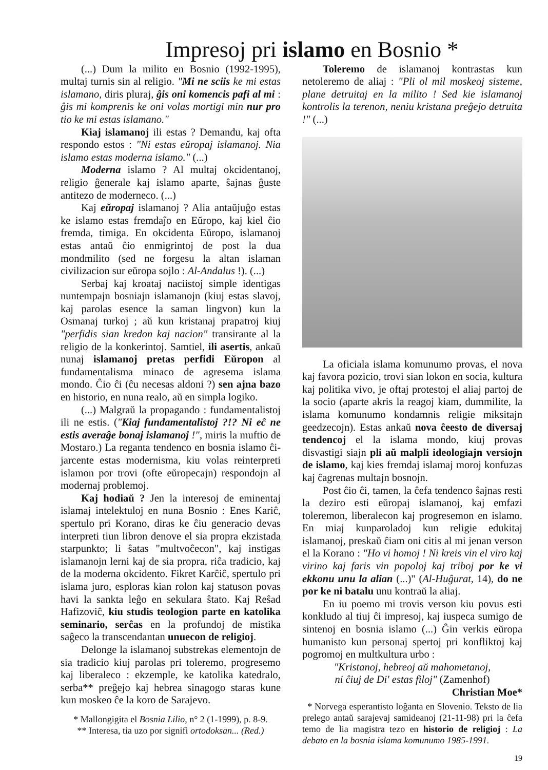Impresoj pri islamo en Bosnio *
(...) Dum la milito en Bosnio (1992-1995), multaj turnis sin al religio. "Mi ne sciis ke mi estas islamano, diris pluraj, ĝis oni komencis pafi al mi : ĝis mi komprenis ke oni volas mortigi min nur pro tio ke mi estas islamano."
Kiaj islamanoj ili estas ? Demandu, kaj ofta respondo estos : "Ni estas eŭropaj islamanoj. Nia islamo estas moderna islamo." (...)
Moderna islamo ? Al multaj okcidentanoj, religio ĝenerale kaj islamo aparte, ŝajnas ĝuste antitezo de moderneco. (...)
Kaj eŭropaj islamanoj ? Alia antaŭjuĝo estas ke islamo estas fremdaĵo en Eŭropo, kaj kiel ĉio fremda, timiga. En okcidenta Eŭropo, islamanoj estas antaŭ ĉio enmigrintoj de post la dua mondmilito (sed ne forgesu la altan islaman civilizacion sur eŭropa sojlo : Al-Andalus !). (...)
Serbaj kaj kroataj naciistoj simple identigas nuntempajn bosniajn islamanojn (kiuj estas slavoj, kaj parolas esence la saman lingvon) kun la Osmanaj turkoj ; aŭ kun kristanaj prapatroj kiuj "perfidis sian kredon kaj nacion" transirante al la religio de la konkerintoj. Samtiel, ili asertis, ankaŭ nunaj islamanoj pretas perfidi Eŭropon al fundamentalisma minaco de agresema islama mondo. Ĉio ĉi (ĉu necesas aldoni ?) sen ajna bazo en historio, en nuna realo, aŭ en simpla logiko.
(...) Malgraŭ la propagando : fundamentalistoj ili ne estis. ("Kiaj fundamentalistoj ?!? Ni eĉ ne estis averaĝe bonaj islamanoj !", miris la muftio de Mostaro.) La reganta tendenco en bosnia islamo ĉi-jarcente estas modernisma, kiu volas reinterpreti islamon por trovi (ofte eŭropecajn) respondojn al modernaj problemoj.
Kaj hodiaŭ ? Jen la interesoj de eminentaj islamaj intelektuloj en nuna Bosnio : Enes Kariĉ, spertulo pri Korano, diras ke ĉiu generacio devas interpreti tiun libron denove el sia propra ekzistada starpunkto; li ŝatas "multvoĉecon", kaj instigas islamanojn lerni kaj de sia propra, riĉa tradicio, kaj de la moderna okcidento. Fikret Karĉiĉ, spertulo pri islama juro, esploras kian rolon kaj statuson povas havi la sankta leĝo en sekulara ŝtato. Kaj Reŝad Hafizoviĉ, kiu studis teologion parte en katolika seminario, serĉas en la profundoj de mistika saĝeco la transcendantan unuecon de religioj.
Delonge la islamanoj substrekas elementojn de sia tradicio kiuj parolas pri toleremo, progresemo kaj liberaleco : ekzemple, ke katolika katedralo, serba** preĝejo kaj hebrea sinagogo staras kune kun moskeo ĉe la koro de Sarajevo.
* Mallongigita el Bosnia Lilio, n° 2 (1-1999), p. 8-9.
** Interesa, tia uzo por signifi ortodoksan... (Red.)
Toleremo de islamanoj kontrastas kun netoleremo de aliaj : "Pli ol mil moskeoj sisteme, plane detruitaj en la milito ! Sed kie islamanoj kontrolis la terenon, neniu kristana preĝejo detruita !" (...)
La oficiala islama komunumo provas, el nova kaj favora pozicio, trovi sian lokon en socia, kultura kaj politika vivo, je oftaj protestoj el aliaj partoj de la socio (aparte akris la reagoj kiam, dummilite, la islama komunumo kondamnis religie miksitajn geedzecojn). Estas ankaŭ nova ĉeesto de diversaj tendencoj el la islama mondo, kiuj provas disvastigi siajn pli aŭ malpli ideologiajn versiojn de islamo, kaj kies fremdaj islamaj moroj konfuzas kaj ĉagrenas multajn bosnojn.
Post ĉio ĉi, tamen, la ĉefa tendenco ŝajnas resti la deziro esti eŭropaj islamanoj, kaj emfazi toleremon, liberalecon kaj progresemon en islamo. En miaj kunparoladoj kun religie edukitaj islamanoj, preskaŭ ĉiam oni citis al mi jenan verson el la Korano : "Ho vi homoj ! Ni kreis vin el viro kaj virino kaj faris vin popoloj kaj triboj por ke vi ekkonu unu la alian (...)" (Al-Huĝurat, 14), do ne por ke ni batalu unu kontraŭ la aliaj.
En iu poemo mi trovis verson kiu povus esti konkludo al tiuj ĉi impresoj, kaj iuspeca sumigo de sintenoj en bosnia islamo (...) Ĝin verkis eŭropa humanisto kun personaj spertoj pri konfliktoj kaj pogromoj en multkultura urbo :
"Kristanoj, hebreoj aŭ mahometanoj,
ni ĉiuj de Di' estas filoj" (Zamenhof)
Christian Moe*
* Norvega esperantisto loĝanta en Slovenio. Teksto de lia prelego antaŭ sarajevaj samideanoj (21-11-98) pri la ĉefa temo de lia magistra tezo en historio de religioj : La debato en la bosnia islama komunumo 1985-1991.
19